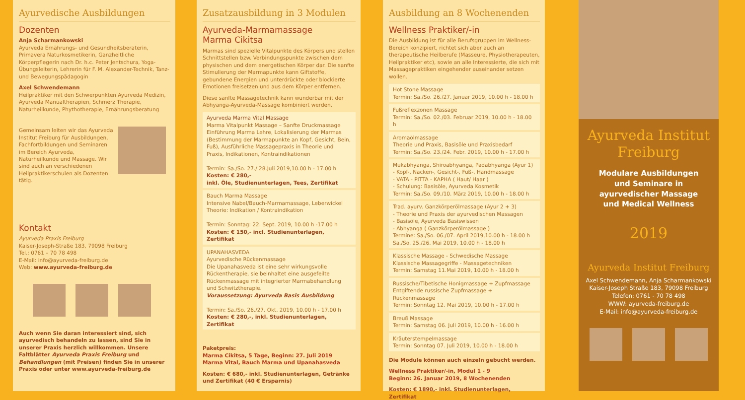Ayurvedische Ausbildungen
Dozenten
Anja Scharmankowski
Ayurveda Ernährungs- und Gesundheitsberaterin, Primavera Naturkosmetikerin, Ganzheitliche Körperpflegerin nach Dr. h.c. Peter Jentschura, Yoga-Übungsleiterin, Lehrerin für F. M. Alexander-Technik, Tanz- und Bewegungspädagogin
Axel Schwendemann
Heilpraktiker mit den Schwerpunkten Ayurveda Medizin, Ayurveda Manualtherapien, Schmerz Therapie, Naturheilkunde, Phythotherapie, Ernährungsberatung
Gemeinsam leiten wir das Ayurveda Institut Freiburg für Ausbildungen, Fachfortbildungen und Seminaren im Bereich Ayurveda, Naturheilkunde und Massage. Wir sind auch an verschiedenen Heilpraktikerschulen als Dozenten tätig.
Kontakt
Ayurveda Praxis Freiburg
Kaiser-Joseph-Straße 183, 79098 Freiburg
Tel.: 0761 – 70 78 498
E-Mail: info@ayurveda-freiburg.de
Web: www.ayurveda-freiburg.de
Auch wenn Sie daran interessiert sind, sich ayurvedisch behandeln zu lassen, sind Sie in unserer Praxis herzlich willkommen. Unsere Faltblätter Ayurveda Praxis Freiburg und Behandlungen (mit Preisen) finden Sie in unserer Praxis oder unter www.ayurveda-freiburg.de
Zusatzausbildung in 3 Modulen
Ayurveda-Marmamassage
Marma Cikitsa
Marmas sind spezielle Vitalpunkte des Körpers und stellen Schnittstellen bzw. Verbindungspunkte zwischen dem physischen und dem energetischen Körper dar. Die sanfte Stimulierung der Marmapunkte kann Giftstoffe, gebundene Energien und unterdrückte oder blockierte Emotionen freisetzen und aus dem Körper entfernen.
Diese sanfte Massagetechnik kann wunderbar mit der Abhyanga-Ayurveda-Massage kombiniert werden.
Ayurveda Marma Vital Massage
Marma Vitalpunkt Massage – Sanfte Druckmassage Einführung Marma Lehre, Lokalisierung der Marmas (Bestimmung der Marmapunkte an Kopf, Gesicht, Bein, Fuß), Ausführliche Massagepraxis in Theorie und Praxis, Indikationen, Kontraindikationen
Termin: Sa./So. 27./ 28.Juli 2019,10.00 h - 17.00 h
Kosten: € 280,-
inkl. Öle, Studienunterlagen, Tees, Zertifikat
Bauch Marma Massage
Intensive Nabel/Bauch-Marmamassage, Leberwickel
Theorie: Indikation / Kontraindikation
Termin: Sonntag: 22. Sept. 2019, 10.00 h -17.00 h
Kosten: € 150,- incl. Studienunterlagen, Zertifikat
UPANAHASVEDA
Ayurvedische Rückenmassage
Die Upanahasveda ist eine sehr wirkungsvolle Rückentherapie, sie beinhaltet eine ausgefeilte Rückenmassage mit integrierter Marmabehandlung und Schwitztherapie.
Voraussetzung: Ayurveda Basis Ausbildung
Termin: Sa./So. 26./27. Okt. 2019, 10.00 h - 17.00 h
Kosten: € 280,-, inkl. Studienunterlagen, Zertifikat
Paketpreis:
Marma Cikitsa, 5 Tage, Beginn: 27. Juli 2019
Marma Vital, Bauch Marma und Upanahasveda
Kosten: € 680,- inkl. Studienunterlagen, Getränke und Zertifikat (40 € Ersparnis)
Ausbildung an 8 Wochenenden
Wellness Praktiker/-in
Die Ausbildung ist für alle Berufsgruppen im Wellness-Bereich konzipiert, richtet sich aber auch an therapeutische Heilberufe (Masseure, Physiotherapeuten, Heilpraktiker etc), sowie an alle Interessierte, die sich mit Massagepraktiken eingehender auseinander setzen wollen.
Hot Stone Massage
Termin: Sa./So. 26./27. Januar 2019, 10.00 h - 18.00 h
Fußreflexzonen Massage
Termin: Sa./So. 02./03. Februar 2019, 10.00 h - 18.00 h
Aromaölmassage
Theorie und Praxis, Basisöle und Praxisbedarf
Termin: Sa./So. 23./24. Febr. 2019, 10.00 h - 17.00 h
Mukabhyanga, Shiroabhyanga, Padabhyanga (Ayur 1)
- Kopf-, Nacken-, Gesicht-, Fuß-, Handmassage
- VATA - PITTA - KAPHA ( Haut/ Haar )
- Schulung: Basisöle, Ayurveda Kosmetik
Termin: Sa./So. 09./10. März 2019, 10.00 h - 18.00 h
Trad. ayurv. Ganzkörperölmassage (Ayur 2 + 3)
- Theorie und Praxis der ayurvedischen Massagen
- Basisöle, Ayurveda Basiswissen
- Abhyanga ( Ganzkörperölmassage )
Termine: Sa./So. 06./07. April 2019,10.00 h - 18.00 h
Sa./So. 25./26. Mai 2019, 10.00 h - 18.00 h
Klassische Massage - Schwedische Massage
Klassische Massagegriffe - Massagetechniken
Termin: Samstag 11.Mai 2019, 10.00 h - 18.00 h
Russische/Tibetische Honigmassage + Zupfmassage
Entgiftende russische Zupfmassage + Rückenmassage
Termin: Sonntag 12. Mai 2019, 10.00 h - 17.00 h
Breuß Massage
Termin: Samstag 06. Juli 2019, 10.00 h - 16.00 h
Kräuterstempelmassage
Termin: Sonntag 07. Juli 2019, 10.00 h - 18.00 h
Die Module können auch einzeln gebucht werden.
Wellness Praktiker/-in, Modul 1 - 9
Beginn: 26. Januar 2019, 8 Wochenenden
Kosten: € 1890,- inkl. Studienunterlagen, Zertifikat
Ayurveda Institut Freiburg
Modulare Ausbildungen
und Seminare in
ayurvedischer Massage
und Medical Wellness
2019
Ayurveda Institut Freiburg
Axel Schwendemann, Anja Scharmankowski
Kaiser-Joseph Straße 183, 79098 Freiburg
Telefon: 0761 - 70 78 498
WWW: ayurveda-freiburg.de
E-Mail: info@ayurveda-freiburg.de